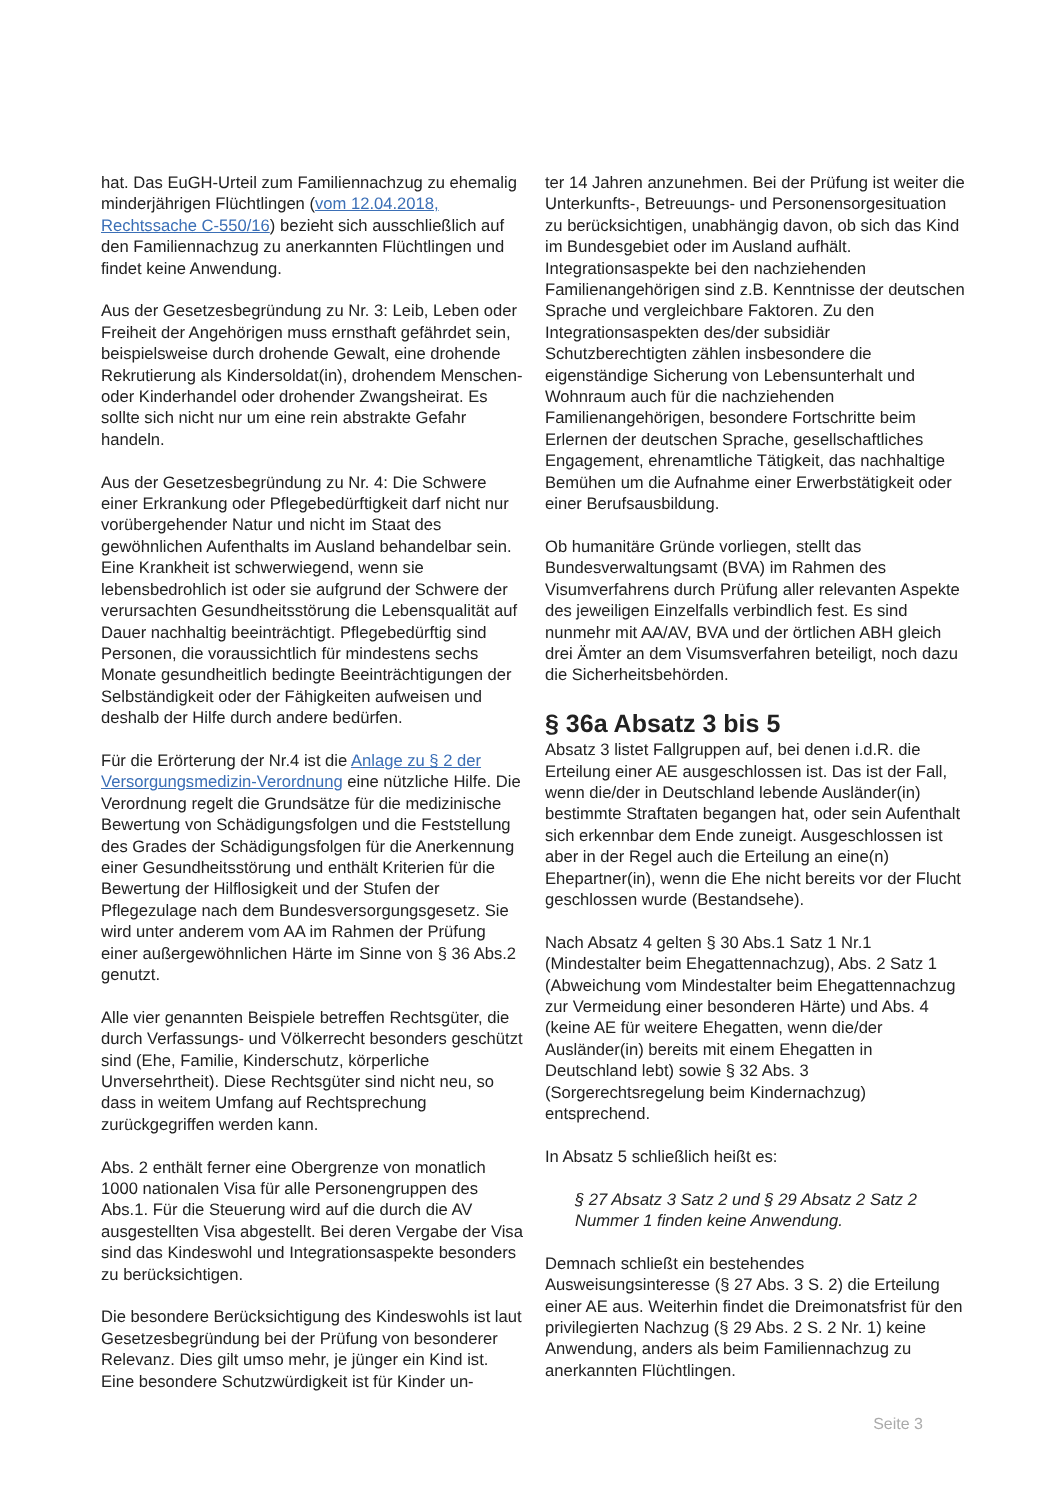hat. Das EuGH-Urteil zum Familiennachzug zu ehemalig minderjährigen Flüchtlingen (vom 12.04.2018, Rechtssache C-550/16) bezieht sich ausschließlich auf den Familiennachzug zu anerkannten Flüchtlingen und findet keine Anwendung.
Aus der Gesetzesbegründung zu Nr. 3: Leib, Leben oder Freiheit der Angehörigen muss ernsthaft gefährdet sein, beispielsweise durch drohende Gewalt, eine drohende Rekrutierung als Kindersoldat(in), drohendem Menschen- oder Kinderhandel oder drohender Zwangsheirat. Es sollte sich nicht nur um eine rein abstrakte Gefahr handeln.
Aus der Gesetzesbegründung zu Nr. 4: Die Schwere einer Erkrankung oder Pflegebedürftigkeit darf nicht nur vorübergehender Natur und nicht im Staat des gewöhnlichen Aufenthalts im Ausland behandelbar sein. Eine Krankheit ist schwerwiegend, wenn sie lebensbedrohlich ist oder sie aufgrund der Schwere der verursachten Gesundheitsstörung die Lebensqualität auf Dauer nachhaltig beeinträchtigt. Pflegebedürftig sind Personen, die voraussichtlich für mindestens sechs Monate gesundheitlich bedingte Beeinträchtigungen der Selbständigkeit oder der Fähigkeiten aufweisen und deshalb der Hilfe durch andere bedürfen.
Für die Erörterung der Nr.4 ist die Anlage zu § 2 der Versorgungsmedizin-Verordnung eine nützliche Hilfe. Die Verordnung regelt die Grundsätze für die medizinische Bewertung von Schädigungsfolgen und die Feststellung des Grades der Schädigungsfolgen für die Anerkennung einer Gesundheitsstörung und enthält Kriterien für die Bewertung der Hilflosigkeit und der Stufen der Pflegezulage nach dem Bundesversorgungsgesetz. Sie wird unter anderem vom AA im Rahmen der Prüfung einer außergewöhnlichen Härte im Sinne von § 36 Abs.2 genutzt.
Alle vier genannten Beispiele betreffen Rechtsgüter, die durch Verfassungs- und Völkerrecht besonders geschützt sind (Ehe, Familie, Kinderschutz, körperliche Unversehrtheit). Diese Rechtsgüter sind nicht neu, so dass in weitem Umfang auf Rechtsprechung zurückgegriffen werden kann.
Abs. 2 enthält ferner eine Obergrenze von monatlich 1000 nationalen Visa für alle Personengruppen des Abs.1. Für die Steuerung wird auf die durch die AV ausgestellten Visa abgestellt. Bei deren Vergabe der Visa sind das Kindeswohl und Integrationsaspekte besonders zu berücksichtigen.
Die besondere Berücksichtigung des Kindeswohls ist laut Gesetzesbegründung bei der Prüfung von besonderer Relevanz. Dies gilt umso mehr, je jünger ein Kind ist. Eine besondere Schutzwürdigkeit ist für Kinder un-
ter 14 Jahren anzunehmen. Bei der Prüfung ist weiter die Unterkunfts-, Betreuungs- und Personensorgesituation zu berücksichtigen, unabhängig davon, ob sich das Kind im Bundesgebiet oder im Ausland aufhält. Integrationsaspekte bei den nachziehenden Familienangehörigen sind z.B. Kenntnisse der deutschen Sprache und vergleichbare Faktoren. Zu den Integrationsaspekten des/der subsidiär Schutzberechtigten zählen insbesondere die eigenständige Sicherung von Lebensunterhalt und Wohnraum auch für die nachziehenden Familienangehörigen, besondere Fortschritte beim Erlernen der deutschen Sprache, gesellschaftliches Engagement, ehrenamtliche Tätigkeit, das nachhaltige Bemühen um die Aufnahme einer Erwerbstätigkeit oder einer Berufsausbildung.
Ob humanitäre Gründe vorliegen, stellt das Bundesverwaltungsamt (BVA) im Rahmen des Visumverfahrens durch Prüfung aller relevanten Aspekte des jeweiligen Einzelfalls verbindlich fest. Es sind nunmehr mit AA/AV, BVA und der örtlichen ABH gleich drei Ämter an dem Visumsverfahren beteiligt, noch dazu die Sicherheitsbehörden.
§ 36a Absatz 3 bis 5
Absatz 3 listet Fallgruppen auf, bei denen i.d.R. die Erteilung einer AE ausgeschlossen ist. Das ist der Fall, wenn die/der in Deutschland lebende Ausländer(in) bestimmte Straftaten begangen hat, oder sein Aufenthalt sich erkennbar dem Ende zuneigt. Ausgeschlossen ist aber in der Regel auch die Erteilung an eine(n) Ehepartner(in), wenn die Ehe nicht bereits vor der Flucht geschlossen wurde (Bestandsehe).
Nach Absatz 4 gelten § 30 Abs.1 Satz 1 Nr.1 (Mindestalter beim Ehegattennachzug), Abs. 2 Satz 1 (Abweichung vom Mindestalter beim Ehegattennachzug zur Vermeidung einer besonderen Härte) und Abs. 4 (keine AE für weitere Ehegatten, wenn die/der Ausländer(in) bereits mit einem Ehegatten in Deutschland lebt) sowie § 32 Abs. 3 (Sorgerechtsregelung beim Kindernachzug) entsprechend.
In Absatz 5 schließlich heißt es:
§ 27 Absatz 3 Satz 2 und § 29 Absatz 2 Satz 2 Nummer 1 finden keine Anwendung.
Demnach schließt ein bestehendes Ausweisungsinteresse (§ 27 Abs. 3 S. 2) die Erteilung einer AE aus. Weiterhin findet die Dreimonatsfrist für den privilegierten Nachzug (§ 29 Abs. 2 S. 2 Nr. 1) keine Anwendung, anders als beim Familiennachzug zu anerkannten Flüchtlingen.
Seite 3